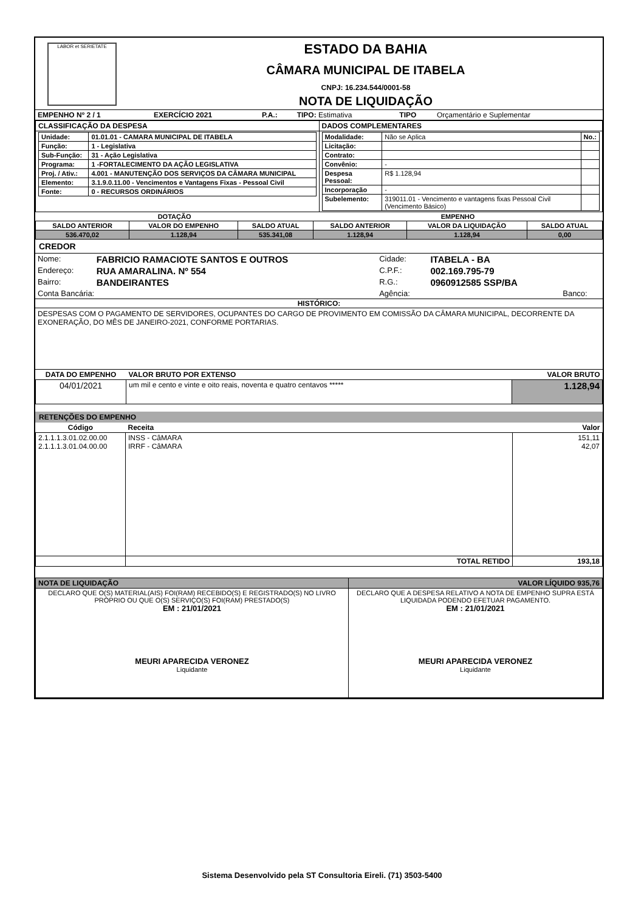LABOR et SERIETATE
ESTADO DA BAHIA
CÂMARA MUNICIPAL DE ITABELA
CNPJ: 16.234.544/0001-58
NOTA DE LIQUIDAÇÃO
| EMPENHO Nº 2 / 1 | EXERCÍCIO 2021 | P.A.: | TIPO: Estimativa | TIPO | Orçamentário e Suplementar |
| CLASSIFICAÇÃO DA DESPESA | DADOS COMPLEMENTARES |
| / Unidade: / 01.01.01 - CAMARA MUNICIPAL DE ITABELA / / Função: / 1 - Legislativa / / Sub-Função: / 31 - Ação Legislativa / / Programa: / 1 -FORTALECIMENTO DA AÇÃO LEGISLATIVA / / Proj. / Ativ.: / 4.001 - MANUTENÇÃO DOS SERVIÇOS DA CÂMARA MUNICIPAL / / Elemento: / 3.1.9.0.11.00 - Vencimentos e Vantagens Fixas - Pessoal Civil / / Fonte: / 0 - RECURSOS ORDINÁRIOS / | / Modalidade: / Não se Aplica / No.: / / Licitação: / / / / Contrato: / / / / Convênio: / - / / / Despesa Pessoal: / R$ 1.128,94 / / / Incorporação / - / / / Subelemento: / 319011.01 - Vencimento e vantagens fixas Pessoal Civil (Vencimento Básico) / / |
| DOTAÇÃO | | | EMPENHO | | |
| --- | --- | --- | --- | --- | --- |
| SALDO ANTERIOR | VALOR DO EMPENHO | SALDO ATUAL | SALDO ANTERIOR | VALOR DA LIQUIDAÇÃO | SALDO ATUAL |
| 536.470,02 | 1.128,94 | 535.341,08 | 1.128,94 | 1.128,94 | 0,00 |
CREDOR
| Nome: | FABRICIO RAMACIOTE SANTOS E OUTROS | Cidade: | ITABELA - BA | |
| Endereço: | RUA AMARALINA. Nº 554 | C.P.F.: | 002.169.795-79 | |
| Bairro: | BANDEIRANTES | R.G.: | 0960912585 SSP/BA | |
| Conta Bancária: | | Agência: | | Banco: |
HISTÓRICO:
DESPESAS COM O PAGAMENTO DE SERVIDORES, OCUPANTES DO CARGO DE PROVIMENTO EM COMISSÃO DA CÂMARA MUNICIPAL, DECORRENTE DA EXONERAÇÃO, DO MÊS DE JANEIRO-2021, CONFORME PORTARIAS.
| DATA DO EMPENHO | VALOR BRUTO POR EXTENSO | VALOR BRUTO |
| --- | --- | --- |
| 04/01/2021 | um mil e cento e vinte e oito reais, noventa e quatro centavos ***** | 1.128,94 |
RETENÇÕES DO EMPENHO
| Código | Receita | Valor |
| --- | --- | --- |
| 2.1.1.1.3.01.02.00.00 2.1.1.1.3.01.04.00.00 | INSS - CâMARA IRRF - CâMARA | 151,11 42,07 |
| | TOTAL RETIDO | 193,18 |
| NOTA DE LIQUIDAÇÃO | VALOR LÍQUIDO 935,76 |
| DECLARO QUE O(S) MATERIAL(AIS) FOI(RAM) RECEBIDO(S) E REGISTRADO(S) NO LIVRO PRÓPRIO OU QUE O(S) SERVIÇO(S) FOI(RAM) PRESTADO(S) EM : 21/01/2021 MEURI APARECIDA VERONEZ Liquidante | DECLARO QUE A DESPESA RELATIVO A NOTA DE EMPENHO SUPRA ESTÁ LIQUIDADA PODENDO EFETUAR PAGAMENTO. EM : 21/01/2021 MEURI APARECIDA VERONEZ Liquidante |
Sistema Desenvolvido pela ST Consultoria Eireli. (71) 3503-5400